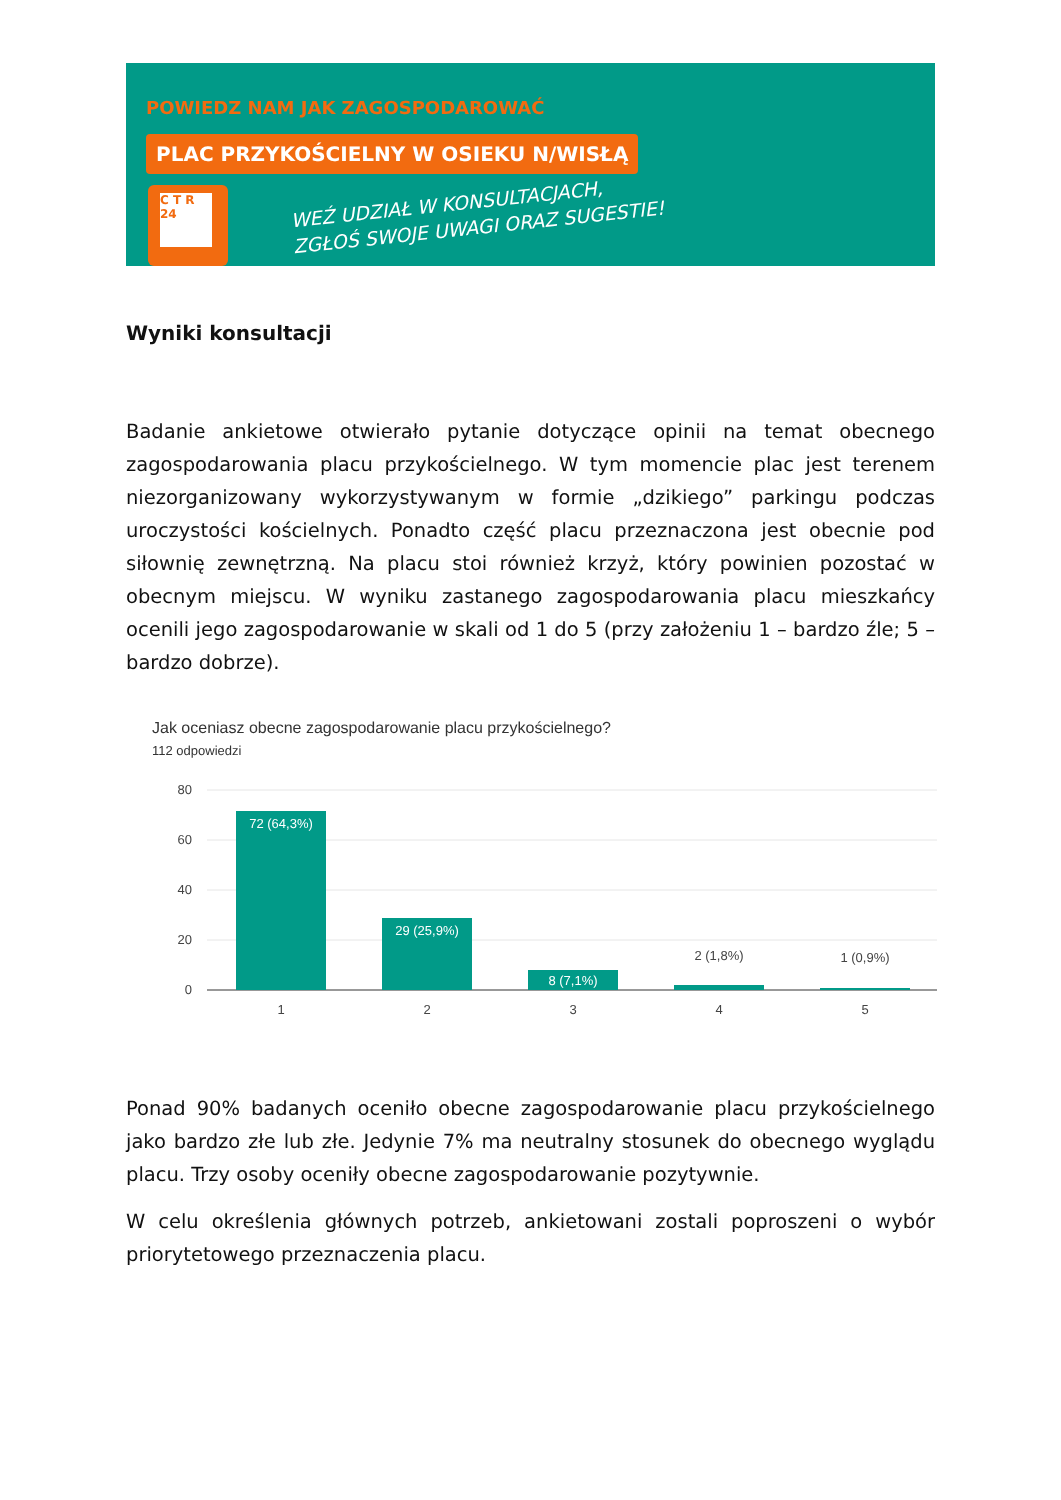POWIEDZ NAM JAK ZAGOSPODAROWAĆ
PLAC PRZYKOŚCIELNY W OSIEKU N/WISŁĄ
C T R 24
WEŹ UDZIAŁ W KONSULTACJACH,
ZGŁOŚ SWOJE UWAGI ORAZ SUGESTIE!
Wyniki konsultacji
Badanie ankietowe otwierało pytanie dotyczące opinii na temat obecnego zagospodarowania placu przykościelnego. W tym momencie plac jest terenem niezorganizowany wykorzystywanym w formie „dzikiego” parkingu podczas uroczystości kościelnych. Ponadto część placu przeznaczona jest obecnie pod siłownię zewnętrzną. Na placu stoi również krzyż, który powinien pozostać w obecnym miejscu. W wyniku zastanego zagospodarowania placu mieszkańcy ocenili jego zagospodarowanie w skali od 1 do 5 (przy założeniu 1 – bardzo źle; 5 – bardzo dobrze).
Jak oceniasz obecne zagospodarowanie placu przykościelnego?
112 odpowiedzi
80
60
40
20
0
72 (64,3%)
29 (25,9%)
8 (7,1%)
2 (1,8%)
1 (0,9%)
1
2
3
4
5
Ponad 90% badanych oceniło obecne zagospodarowanie placu przykościelnego jako bardzo złe lub złe. Jedynie 7% ma neutralny stosunek do obecnego wyglądu placu. Trzy osoby oceniły obecne zagospodarowanie pozytywnie.
W celu określenia głównych potrzeb, ankietowani zostali poproszeni o wybór priorytetowego przeznaczenia placu.